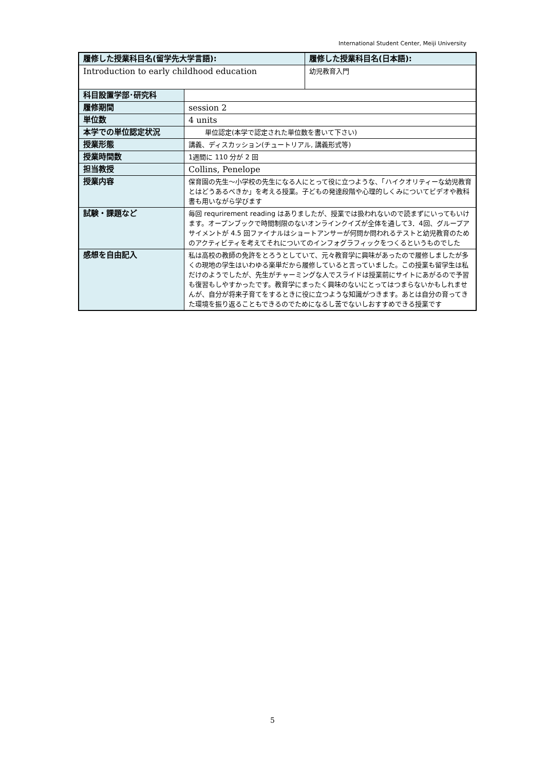International Student Center, Meiji University
| 履修した授業科目名(留学先大学言語): | | 履修した授業科目名(日本語): |
| Introduction to early childhood education | | 幼児教育入門 |
| 科目設置学部･研究科 | | |
| 履修期間 | session 2 | |
| 単位数 | 4 units | |
| 本学での単位認定状況 | 単位認定(本学で認定された単位数を書いて下さい) | |
| 授業形態 | 講義、ディスカッション(チュートリアル, 講義形式等) | |
| 授業時間数 | 1週間に 110 分が 2 回 | |
| 担当教授 | Collins, Penelope | |
| 授業内容 | 保育園の先生～小学校の先生になる人にとって役に立つような、「ハイクオリティーな幼児教育とはどうあるべきか」を考える授業。子どもの発達段階や心理的しくみについてビデオや教科書も用いながら学びます | |
| 試験・課題など | 毎回 requrirement reading はありましたが、授業では扱われないので読まずにいってもいけます。オープンブックで時間制限のないオンラインクイズが全体を通して3．4回、グループアサイメントが 4.5 回ファイナルはショートアンサーが何問か問われるテストと幼児教育のためのアクティビティを考えてそれについてのインフォグラフィックをつくるというものでした | |
| 感想を自由記入 | 私は高校の教師の免許をとろうとしていて、元々教育学に興味があったので履修しましたが多くの現地の学生はいわゆる楽単だから履修していると言っていました。この授業も留学生は私だけのようでしたが、先生がチャーミングな人でスライドは授業前にサイトにあがるので予習も復習もしやすかったです。教育学にまったく興味のないにとってはつまらないかもしれませんが、自分が将来子育てをするときに役に立つような知識がつきます。あとは自分の育ってきた環境を振り返ることもできるのでためになるし苦でないしおすすめできる授業です | |
5